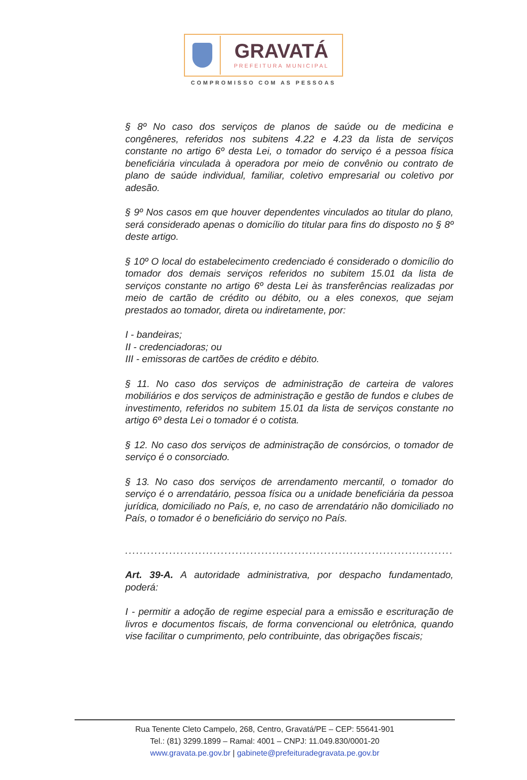GRAVATÁ
PREFEITURA MUNICIPAL
COMPROMISSO COM AS PESSOAS
§ 8º No caso dos serviços de planos de saúde ou de medicina e congêneres, referidos nos subitens 4.22 e 4.23 da lista de serviços constante no artigo 6º desta Lei, o tomador do serviço é a pessoa física beneficiária vinculada à operadora por meio de convênio ou contrato de plano de saúde individual, familiar, coletivo empresarial ou coletivo por adesão.
§ 9º Nos casos em que houver dependentes vinculados ao titular do plano, será considerado apenas o domicílio do titular para fins do disposto no § 8º deste artigo.
§ 10º O local do estabelecimento credenciado é considerado o domicílio do tomador dos demais serviços referidos no subitem 15.01 da lista de serviços constante no artigo 6º desta Lei às transferências realizadas por meio de cartão de crédito ou débito, ou a eles conexos, que sejam prestados ao tomador, direta ou indiretamente, por:
I - bandeiras;
II - credenciadoras; ou
III - emissoras de cartões de crédito e débito.
§ 11. No caso dos serviços de administração de carteira de valores mobiliários e dos serviços de administração e gestão de fundos e clubes de investimento, referidos no subitem 15.01 da lista de serviços constante no artigo 6º desta Lei o tomador é o cotista.
§ 12. No caso dos serviços de administração de consórcios, o tomador de serviço é o consorciado.
§ 13. No caso dos serviços de arrendamento mercantil, o tomador do serviço é o arrendatário, pessoa física ou a unidade beneficiária da pessoa jurídica, domiciliado no País, e, no caso de arrendatário não domiciliado no País, o tomador é o beneficiário do serviço no País.
......................................................................................................................
Art. 39-A. A autoridade administrativa, por despacho fundamentado, poderá:
I - permitir a adoção de regime especial para a emissão e escrituração de livros e documentos fiscais, de forma convencional ou eletrônica, quando vise facilitar o cumprimento, pelo contribuinte, das obrigações fiscais;
Rua Tenente Cleto Campelo, 268, Centro, Gravatá/PE – CEP: 55641-901
Tel.: (81) 3299.1899 – Ramal: 4001 – CNPJ: 11.049.830/0001-20
www.gravata.pe.gov.br | gabinete@prefeituradegravata.pe.gov.br